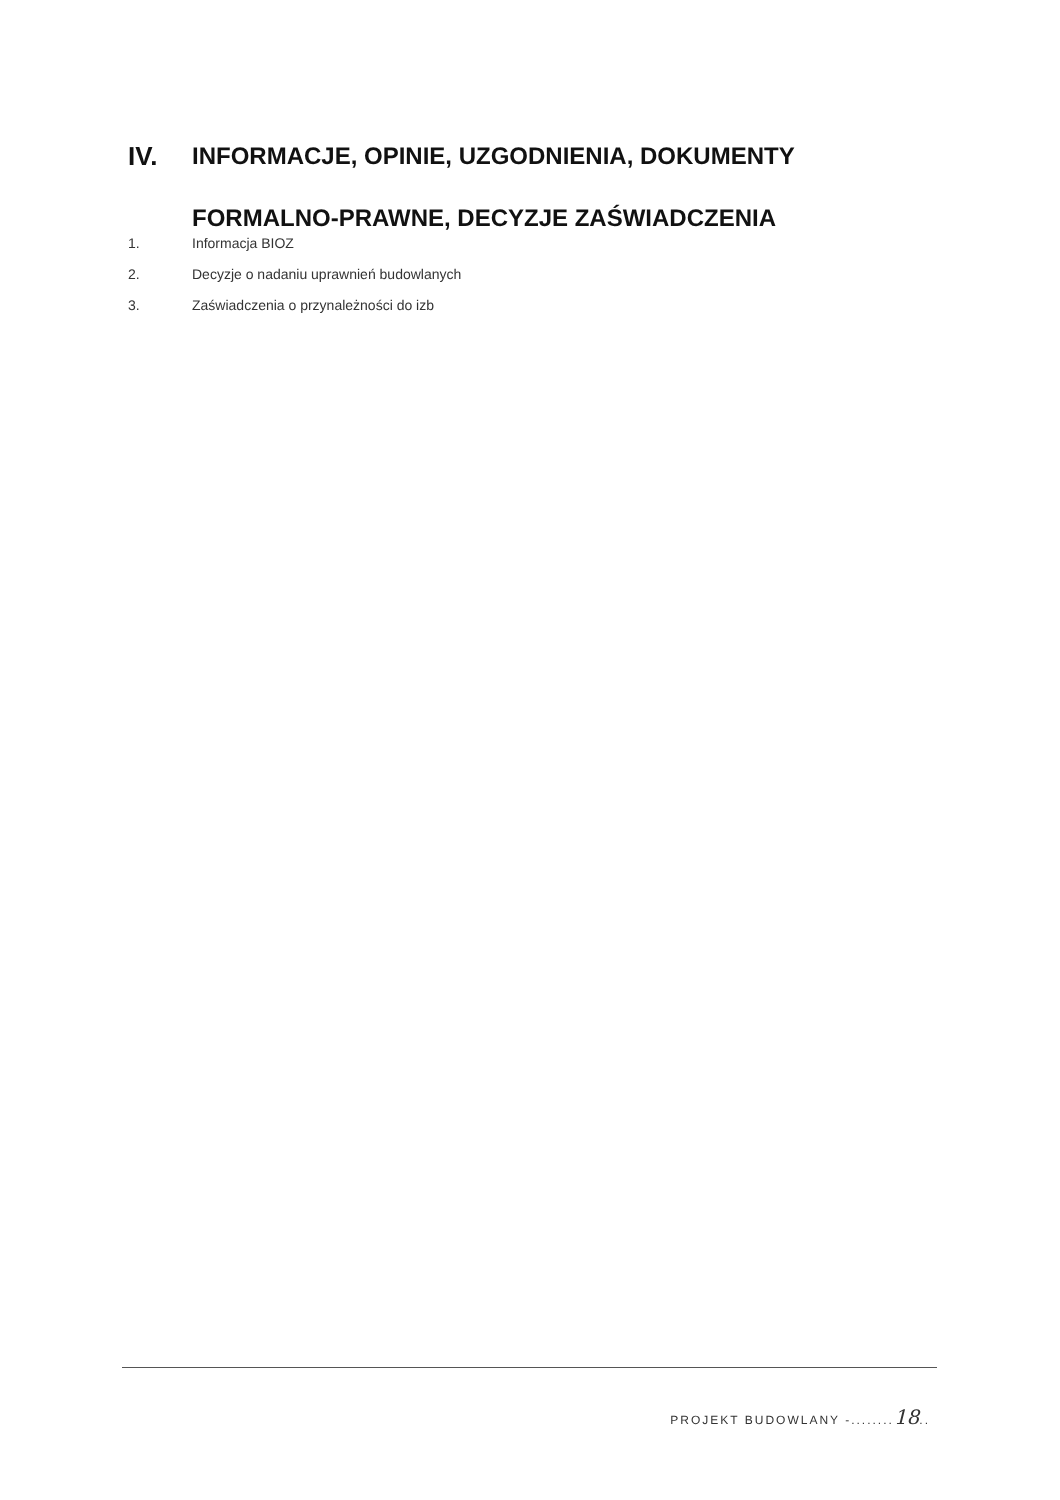IV. INFORMACJE, OPINIE, UZGODNIENIA, DOKUMENTY FORMALNO-PRAWNE, DECYZJE ZAŚWIADCZENIA
1. Informacja BIOZ
2. Decyzje o nadaniu uprawnień budowlanych
3. Zaświadczenia o przynależności do izb
PROJEKT BUDOWLANY -........18..